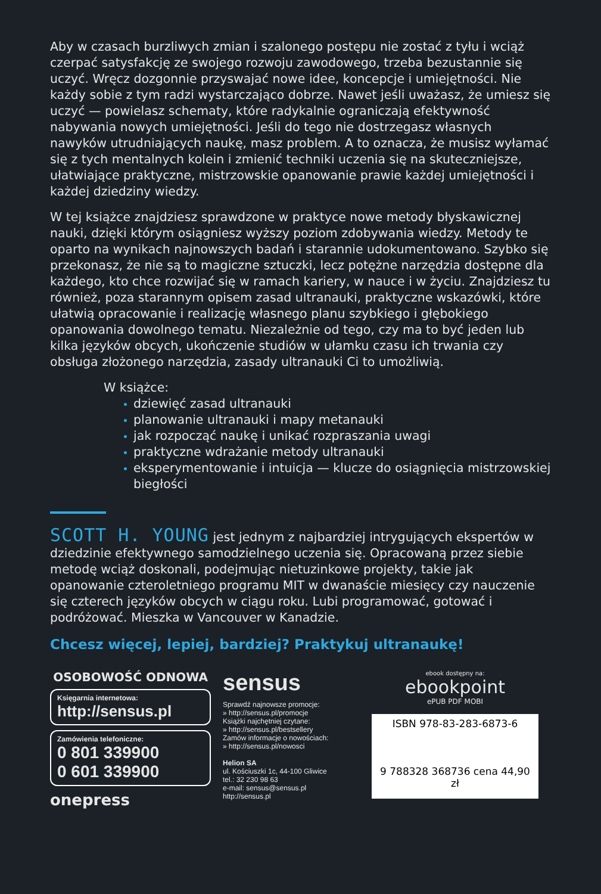Aby w czasach burzliwych zmian i szalonego postępu nie zostać z tyłu i wciąż czerpać satysfakcję ze swojego rozwoju zawodowego, trzeba bez­ustannie się uczyć. Wręcz dozgonnie przyswajać nowe idee, koncepcje i umiejętności. Nie każdy sobie z tym radzi wystarczająco dobrze. Nawet jeśli uważasz, że umiesz się uczyć — powielasz schematy, które radykalnie ograniczają efektywność nabywania nowych umiejętności. Jeśli do tego nie dostrzegasz własnych nawyków utrudniających naukę, masz problem. A to oznacza, że musisz wyłamać się z tych mentalnych kolein i zmienić techniki uczenia się na skuteczniejsze, ułatwiające praktyczne, mistrzow­skie opanowanie prawie każdej umiejętności i każdej dziedziny wiedzy.
W tej książce znajdziesz sprawdzone w praktyce nowe metody błyska­wicznej nauki, dzięki którym osiągniesz wyższy poziom zdobywania wiedzy. Metody te oparto na wynikach najnowszych badań i starannie udokumentowano. Szybko się przekonasz, że nie są to magiczne sztucz­ki, lecz potężne narzędzia dostępne dla każdego, kto chce rozwijać się w ramach kariery, w nauce i w życiu. Znajdziesz tu również, poza staran­nym opisem zasad ultranauki, praktyczne wskazówki, które ułatwią opra­cowanie i realizację własnego planu szybkiego i głębokiego opanowania dowolnego tematu. Niezależnie od tego, czy ma to być jeden lub kilka języków obcych, ukończenie studiów w ułamku czasu ich trwania czy obsługa złożonego narzędzia, zasady ultranauki Ci to umożliwią.
W książce:
dziewięć zasad ultranauki
planowanie ultranauki i mapy metanauki
jak rozpocząć naukę i unikać rozpraszania uwagi
praktyczne wdrażanie metody ultranauki
eksperymentowanie i intuicja — klucze do osiągnięcia mistrzowskiej biegłości
SCOTT H. YOUNG jest jednym z najbardziej intrygujących ekspertów w dziedzinie efektywnego samodzielnego uczenia się. Opracowaną przez siebie metodę wciąż doskonali, podejmując nietuzinkowe projekty, takie jak opanowanie czteroletniego programu MIT w dwanaście miesięcy czy nauczenie się czterech języków obcych w ciągu roku. Lubi programować, gotować i podróżować. Mieszka w Vancouver w Kanadzie.
Chcesz więcej, lepiej, bardziej? Praktykuj ultranaukę!
OSOBOWOŚĆ ODNOWA
Księgarnia internetowa:
http://sensus.pl
Zamówienia telefoniczne:
0 801 339900
0 601 339900
onepress
sensus
Sprawdź najnowsze promocje:
» http://sensus.pl/promocje
Książki najchętniej czytane:
» http://sensus.pl/bestsellery
Zamów informacje o nowościach:
» http://sensus.pl/nowosci
Helion SA
ul. Kościuszki 1c, 44-100 Gliwice
tel.: 32 230 98 63
e-mail: sensus@sensus.pl
http://sensus.pl
ebook dostępny na:
ebookpoint
ePUB PDF MOBI
ISBN 978-83-283-6873-6
9 788328 368736 cena 44,90 zł